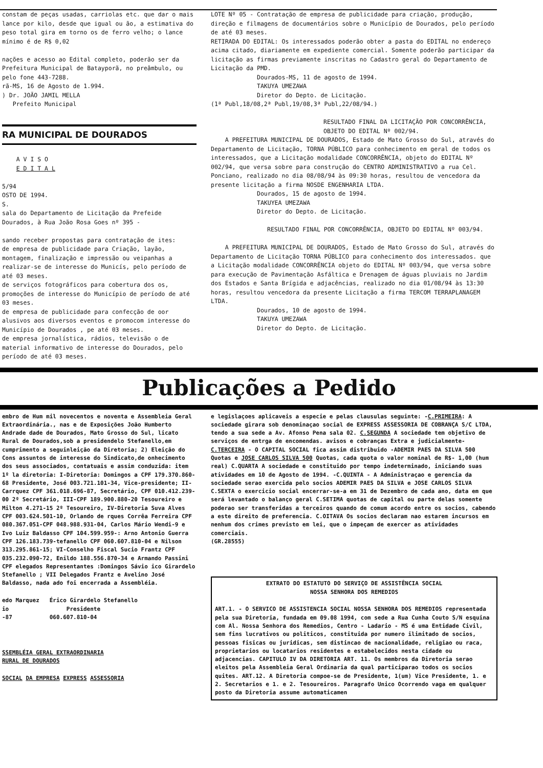constam de peças usadas, carriolas etc. que dar o mais lance por kilo, desde que igual ou ão, a estimativa do peso total gira em torno os de ferro velho; o lance mínimo é de R$ 0,02
nações e acesso ao Edital completo, poderão ser da Prefeitura Municipal de Batayporã, no preâmbulo, ou pelo fone 443-7288.
rã-MS, 16 de Agosto de 1.994.
) Dr. JOÃO JAMIL MELLA
Prefeito Municipal
RA MUNICIPAL DE DOURADOS
A V I S O
E D I T A L
5/94
OSTO DE 1994.
S.
sala do Departamento de Licitação da Prefeide Dourados, à Rua João Rosa Goes nº 395 -
sando receber propostas para contratação de ites:
de empresa de publicidade para Criação, layão, montagem, finalização e impressão ou veipanhas a realizar-se de interesse do Municís, pelo período de até 03 meses.
de serviços fotográficos para cobertura dos os, promoções de interesse do Município de período de até 03 meses.
de empresa de publicidade para confecção de oor alusivos aos diversos eventos e promocom interesse do Município de Dourados , pe até 03 meses.
de empresa jornalística, rádios, televisão o de material informativo de interesse do Dourados, pelo período de até 03 meses.
LOTE Nº 05 - Contratação de empresa de publicidade para criação, produção, direção e filmagens de documentários sobre o Município de Dourados, pelo período de até 03 meses.
RETIRADA DO EDITAL: Os interessados poderão obter a pasta do EDITAL no endereço acima citado, diariamente em expediente comercial. Somente poderão participar da licitação as firmas previamente inscritas no Cadastro geral do Departamento de Licitação da PMD.
Dourados-MS, 11 de agosto de 1994.
TAKUYA UMEZAWA
Diretor do Depto. de Licitação.
(1ª Publ,18/08,2ª Publ,19/08,3ª Publ,22/08/94.)
RESULTADO FINAL DA LICITAÇÃO POR CONCORRÊNCIA, OBJETO DO EDITAL Nº 002/94.
A PREFEITURA MUNICIPAL DE DOURADOS, Estado de Mato Grosso do Sul, através do Departamento de Licitação, TORNA PÚBLICO para conhecimento em geral de todos os interessados, que a Licitação modalidade CONCORRÊNCIA, objeto do EDITAL Nº 002/94, que versa sobre para construção do CENTRO ADMINISTRATIVO a rua Cel. Ponciano, realizado no dia 08/08/94 às 09:30 horas, resultou de vencedora da presente licitação a firma NOSDE ENGENHARIA LTDA.
Dourados, 15 de agosto de 1994.
TAKUYEA UMEZAWA
Diretor do Depto. de Licitação.
RESULTADO FINAL POR CONCORRÊNCIA, OBJETO DO EDITAL Nº 003/94.
A PREFEITURA MUNICIPAL DE DOURADOS, Estado de Mato Grosso do Sul, através do Departamento de Licitação TORNA PÚBLICO para conhecimento dos interessados. que a Licitação modalidade CONCORRÊNCIA objeto do EDITAL Nº 003/94, que versa sobre para execução de Pavimentação Asfáltica e Drenagem de águas pluviais no Jardim dos Estados e Santa Brígida e adjacências, realizado no dia 01/08/94 às 13:30 horas, resultou vencedora da presente Licitação a firma TERCOM TERRAPLANAGEM LTDA.
Dourados, 10 de agosto de 1994.
TAKUYA UMEZAWA
Diretor do Depto. de Licitação.
Publicações a Pedido
embro de Hum mil novecentos e noventa e Assembleia Geral Extraordinária., nas e de Exposições João Humberto Andrade dade de Dourados, Mato Grosso do Sul, licato Rural de Dourados,sob a presidendelo Stefanello,em cumprimento a seguinleição da Diretoria; 2) Eleição do Cons assuntos de interesse do Sindicato,de onhecimento dos seus associados, contatuais e assim conduzida: item 1º la diretoria: I-Diretoria: Domingos a CPF 179.370.860-68 Presidente, José 003.721.101-34, Vice-presidente; II-Carrquez CPF 361.018.696-87, Secretário, CPF 010.412.239-00 2º Secretário, III-CPF 189.900.880-20 Tesoureiro e Milton 4.271-15 2º Tesoureiro, IV-Diretoria Suva Alves CPF 003.624.501-10, Orlando de rques Corrêa Ferreira CPF 080.367.051-CPF 048.988.931-04, Carlos Mário Wendi-9 e Ivo Luiz Baldasso CPF 104.599.959-: Arno Antonio Guerra CPF 126.183.739-tefanello CPF 060.607.810-04 e Nilson 313.295.861-15; VI-Conselho Fiscal Sucio Frantz CPF 035.232.090-72, Enildo 188.556.870-34 e Armando Passini CPF elegados Representantes :Domingos Sávio ico Girardelo Stefanello ; VII Delegados Frantz e Avelino José Baldasso, nada ado foi encerrada a Assembléia.
edo Marquez Érico Girardelo Stefanello
io Presidente
-87 060.607.810-04
SSEMBLÉIA GERAL EXTRAORDINARIA
RURAL DE DOURADOS
SOCIAL DA EMPRESA EXPRESS ASSESSORIA
e legislaçoes aplicaveis a especie e pelas clausulas seguinte: -C.PRIMEIRA: A sociedade girara sob denominaçao social de EXPRESS ASSESSORIA DE COBRANÇA S/C LTDA, tendo a sua sede a Av. Afonso Pena sala 02. C.SEGUNDA A sociedade tem objetivo de serviços de entrga de encomendas. avisos e cobranças Extra e judicialmente- C.TERCEIRA - O CAPITAL SOCIAL fica assim distribuido -ADEMIR PAES DA SILVA 500 Quotas e JOSE CARLOS SILVA 500 Quotas, cada quota o valor nominal de R$- 1,00 (hum real) C.QUARTA A sociedade e constituido por tempo indeterminado, iniciando suas atividades em 10 de Agosto de 1994. -C.QUINTA - A Administraçao e gerencia da sociedade serao exercida pelo socios ADEMIR PAES DA SILVA e JOSE CARLOS SILVA C.SEXTA o exercicio social encerrar-se-a em 31 de Dezembro de cada ano, data em que será levantado o balanço geral C.SETIMA quotas de capital ou parte delas somente poderao ser transferidas a terceiros quando de comum acordo entre os socios, cabendo a este direito de preferencia. C.OITAVA Os socios declaram nao estarem incursos em nenhum dos crimes previsto em lei, que o impeçam de exercer as atividades comerciais.
(GR.28555)
EXTRATO DO ESTATUTO DO SERVIÇO DE ASSISTÊNCIA SOCIAL
NOSSA SENHORA DOS REMEDIOS
ART.1. - O SERVICO DE ASSISTENCIA SOCIAL NOSSA SENHORA DOS REMEDIOS representada pela sua Diretoria, fundada em 09.08 1994, com sede a Rua Cunha Couto S/N esquina com Al. Nossa Senhora dos Remedios, Centro - Ladario - MS é uma Entidade Civil, sem fins lucrativos ou politicos, constituida por numero ilimitado de socios, pessoas fisicas ou juridicas, sem distincao de nacionalidade, religiao ou raca, proprietarios ou locatarios residentes e estabelecidos nesta cidade ou adjacencias. CAPITULO IV DA DIRETORIA ART. 11. Os membros da Diretoria serao eleitos pela Assembleia Geral Ordinaria da qual participarao todos os socios quites. ART.12. A Diretoria compoe-se de Presidente, 1(um) Vice Presidente, 1. e 2. Secretarios e 1. e 2. Tesoureiros. Paragrafo Unico Ocorrendo vaga em qualquer posto da Diretoria assume automaticamen